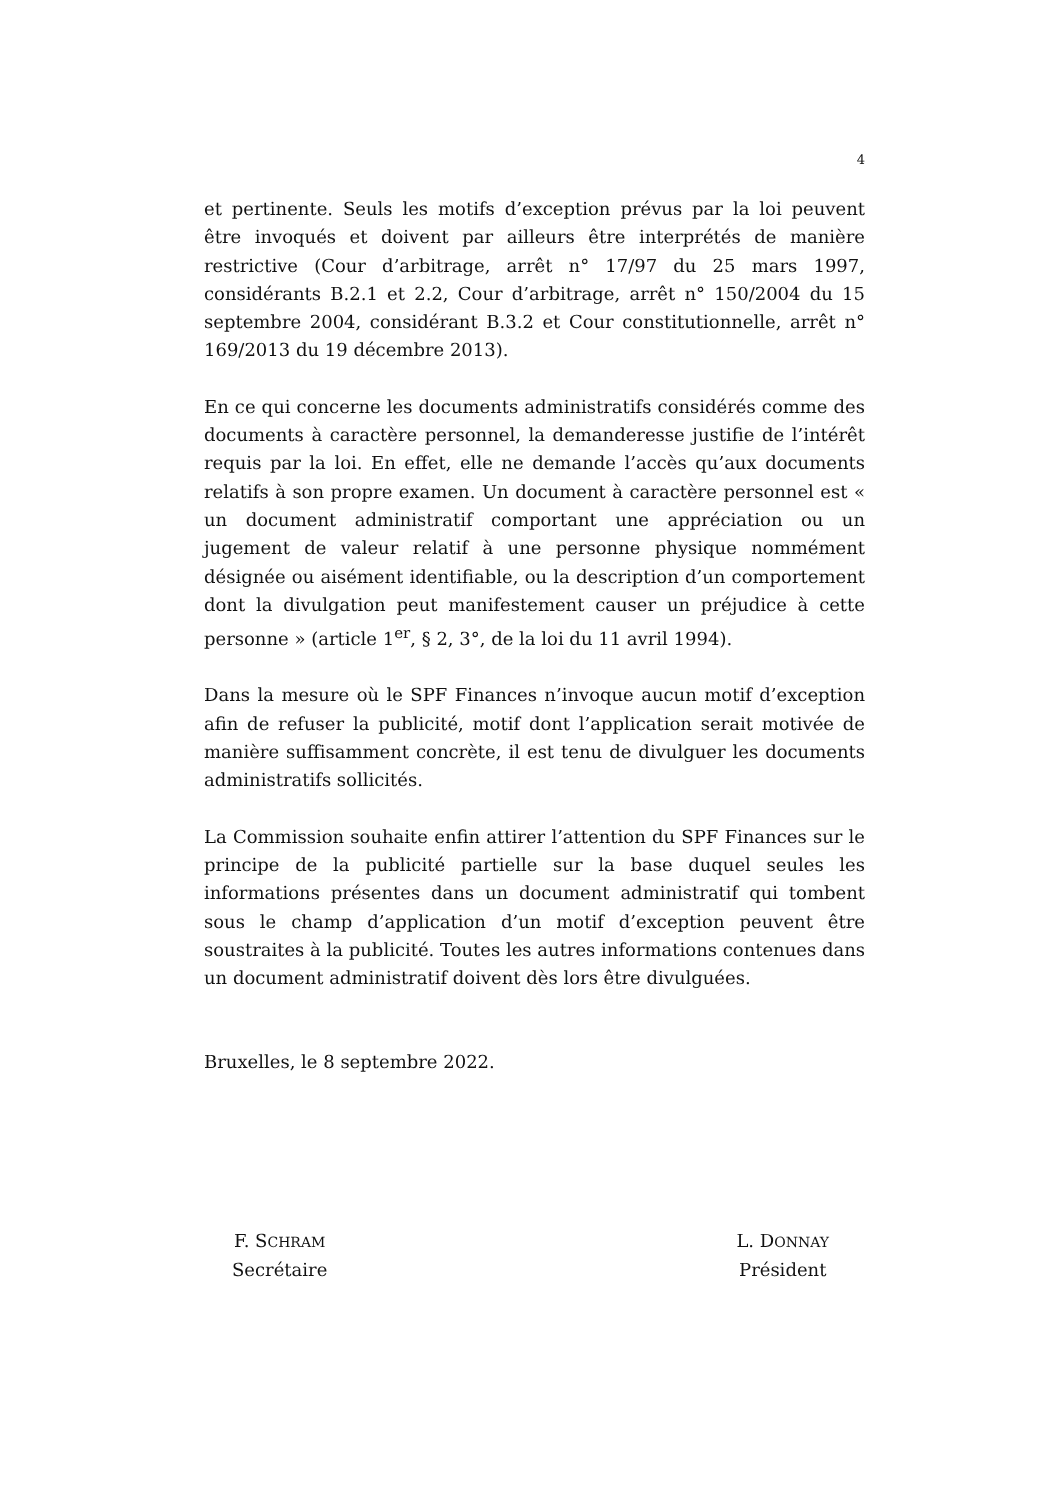4
et pertinente. Seuls les motifs d’exception prévus par la loi peuvent être invoqués et doivent par ailleurs être interprétés de manière restrictive (Cour d’arbitrage, arrêt n° 17/97 du 25 mars 1997, considérants B.2.1 et 2.2, Cour d’arbitrage, arrêt n° 150/2004 du 15 septembre 2004, considérant B.3.2 et Cour constitutionnelle, arrêt n° 169/2013 du 19 décembre 2013).
En ce qui concerne les documents administratifs considérés comme des documents à caractère personnel, la demanderesse justifie de l’intérêt requis par la loi. En effet, elle ne demande l’accès qu’aux documents relatifs à son propre examen. Un document à caractère personnel est « un document administratif comportant une appréciation ou un jugement de valeur relatif à une personne physique nommément désignée ou aisément identifiable, ou la description d’un comportement dont la divulgation peut manifestement causer un préjudice à cette personne » (article 1<sup>er</sup>, § 2, 3°, de la loi du 11 avril 1994).
Dans la mesure où le SPF Finances n’invoque aucun motif d’exception afin de refuser la publicité, motif dont l’application serait motivée de manière suffisamment concrète, il est tenu de divulguer les documents administratifs sollicités.
La Commission souhaite enfin attirer l’attention du SPF Finances sur le principe de la publicité partielle sur la base duquel seules les informations présentes dans un document administratif qui tombent sous le champ d’application d’un motif d’exception peuvent être soustraites à la publicité. Toutes les autres informations contenues dans un document administratif doivent dès lors être divulguées.
Bruxelles, le 8 septembre 2022.
F. SCHRAM
Secrétaire
L. DONNAY
Président